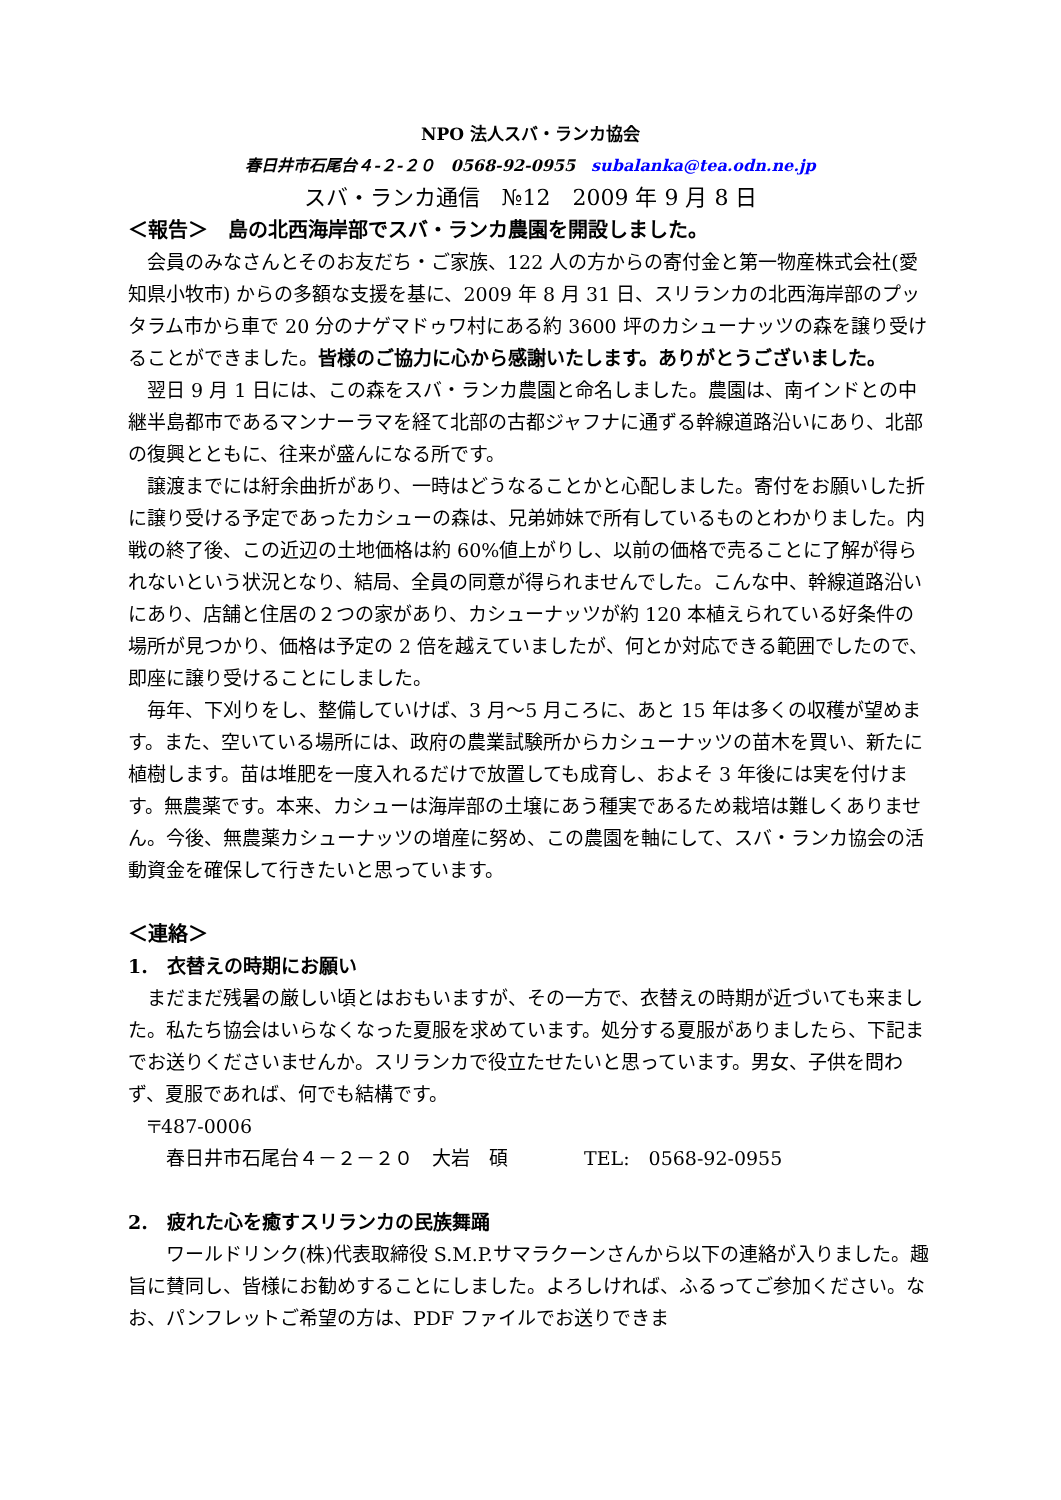NPO 法人スバ・ランカ協会
春日井市石尾台４‐２‐２０　0568-92-0955　subalanka@tea.odn.ne.jp
スバ・ランカ通信　№12　2009 年 9 月 8 日
＜報告＞　島の北西海岸部でスバ・ランカ農園を開設しました。
会員のみなさんとそのお友だち・ご家族、122 人の方からの寄付金と第一物産株式会社(愛知県小牧市) からの多額な支援を基に、2009 年 8 月 31 日、スリランカの北西海岸部のプッタラム市から車で 20 分のナゲマドゥワ村にある約 3600 坪のカシューナッツの森を譲り受けることができました。皆様のご協力に心から感謝いたします。ありがとうございました。
翌日 9 月 1 日には、この森をスバ・ランカ農園と命名しました。農園は、南インドとの中継半島都市であるマンナーラマを経て北部の古都ジャフナに通ずる幹線道路沿いにあり、北部の復興とともに、往来が盛んになる所です。
譲渡までには紆余曲折があり、一時はどうなることかと心配しました。寄付をお願いした折に譲り受ける予定であったカシューの森は、兄弟姉妹で所有しているものとわかりました。内戦の終了後、この近辺の土地価格は約 60%値上がりし、以前の価格で売ることに了解が得られないという状況となり、結局、全員の同意が得られませんでした。こんな中、幹線道路沿いにあり、店舗と住居の２つの家があり、カシューナッツが約 120 本植えられている好条件の場所が見つかり、価格は予定の 2 倍を越えていましたが、何とか対応できる範囲でしたので、即座に譲り受けることにしました。
毎年、下刈りをし、整備していけば、3 月～5 月ころに、あと 15 年は多くの収穫が望めます。また、空いている場所には、政府の農業試験所からカシューナッツの苗木を買い、新たに植樹します。苗は堆肥を一度入れるだけで放置しても成育し、およそ 3 年後には実を付けます。無農薬です。本来、カシューは海岸部の土壌にあう種実であるため栽培は難しくありません。今後、無農薬カシューナッツの増産に努め、この農園を軸にして、スバ・ランカ協会の活動資金を確保して行きたいと思っています。
＜連絡＞
1.　衣替えの時期にお願い
まだまだ残暑の厳しい頃とはおもいますが、その一方で、衣替えの時期が近づいても来ました。私たち協会はいらなくなった夏服を求めています。処分する夏服がありましたら、下記までお送りくださいませんか。スリランカで役立たせたいと思っています。男女、子供を問わず、夏服であれば、何でも結構です。
〒487-0006
春日井市石尾台４－２－２０　大岩　碩　　　　TEL:　0568-92-0955
2.　疲れた心を癒すスリランカの民族舞踊
ワールドリンク(株)代表取締役 S.M.P.サマラクーンさんから以下の連絡が入りました。趣旨に賛同し、皆様にお勧めすることにしました。よろしければ、ふるってご参加ください。なお、パンフレットご希望の方は、PDF ファイルでお送りできま